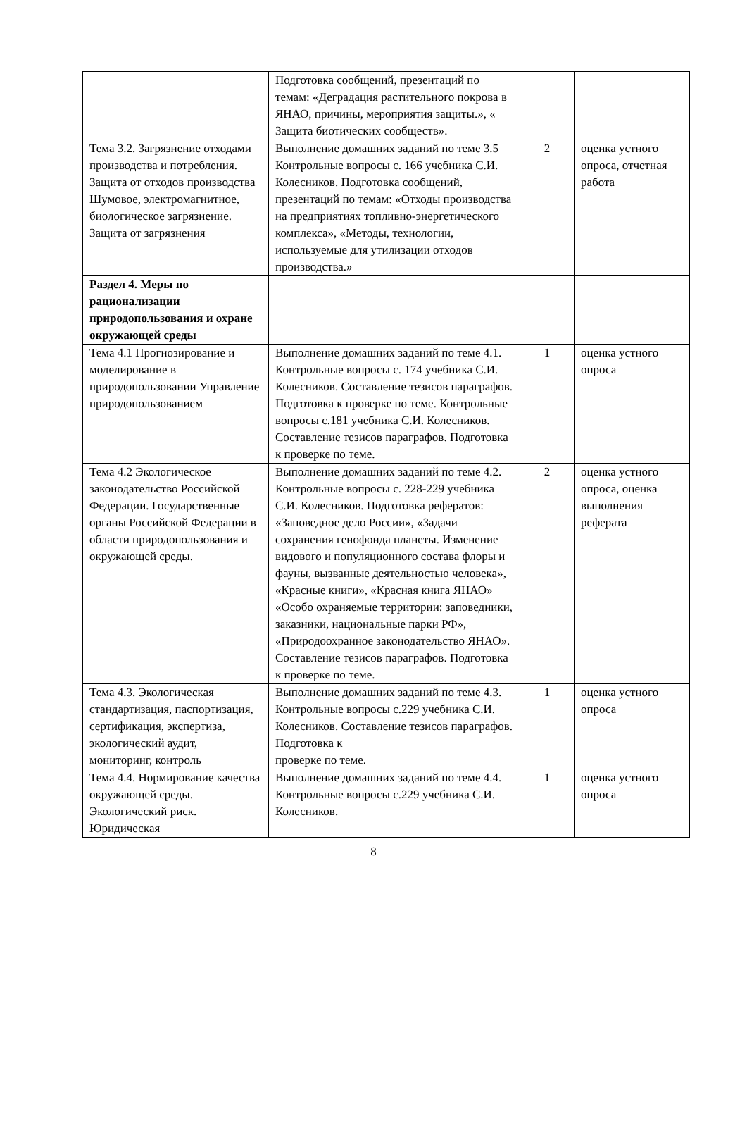| | Подготовка сообщений, презентаций по темам: «Деградация растительного покрова в ЯНАО, причины, мероприятия защиты.», « Защита биотических сообществ». | | |
| Тема 3.2. Загрязнение отходами производства и потребления. Защита от отходов производства Шумовое, электромагнитное, биологическое загрязнение. Защита от загрязнения | Выполнение домашних заданий по теме 3.5 Контрольные вопросы с. 166 учебника С.И. Колесников. Подготовка сообщений, презентаций по темам: «Отходы производства на предприятиях топливно-энергетического комплекса», «Методы, технологии, используемые для утилизации отходов производства.» | 2 | оценка устного опроса, отчетная работа |
| Раздел 4. Меры по рационализации природопользования и охране окружающей среды | | | |
| Тема 4.1 Прогнозирование и моделирование в природопользовании Управление природопользованием | Выполнение домашних заданий по теме 4.1. Контрольные вопросы с. 174 учебника С.И. Колесников. Составление тезисов параграфов. Подготовка к проверке по теме. Контрольные вопросы с.181 учебника С.И. Колесников. Составление тезисов параграфов. Подготовка к проверке по теме. | 1 | оценка устного опроса |
| Тема 4.2 Экологическое законодательство Российской Федерации. Государственные органы Российской Федерации в области природопользования и окружающей среды. | Выполнение домашних заданий по теме 4.2. Контрольные вопросы с. 228-229 учебника С.И. Колесников. Подготовка рефератов: «Заповедное дело России», «Задачи сохранения генофонда планеты. Изменение видового и популяционного состава флоры и фауны, вызванные деятельностью человека», «Красные книги», «Красная книга ЯНАО» «Особо охраняемые территории: заповедники, заказники, национальные парки РФ», «Природоохранное законодательство ЯНАО». Составление тезисов параграфов. Подготовка к проверке по теме. | 2 | оценка устного опроса, оценка выполнения реферата |
| Тема 4.3. Экологическая стандартизация, паспортизация, сертификация, экспертиза, экологический аудит, мониторинг, контроль | Выполнение домашних заданий по теме 4.3. Контрольные вопросы с.229 учебника С.И. Колесников. Составление тезисов параграфов. Подготовка к проверке по теме. | 1 | оценка устного опроса |
| Тема 4.4. Нормирование качества окружающей среды. Экологический риск. Юридическая | Выполнение домашних заданий по теме 4.4. Контрольные вопросы с.229 учебника С.И. Колесников. | 1 | оценка устного опроса |
8